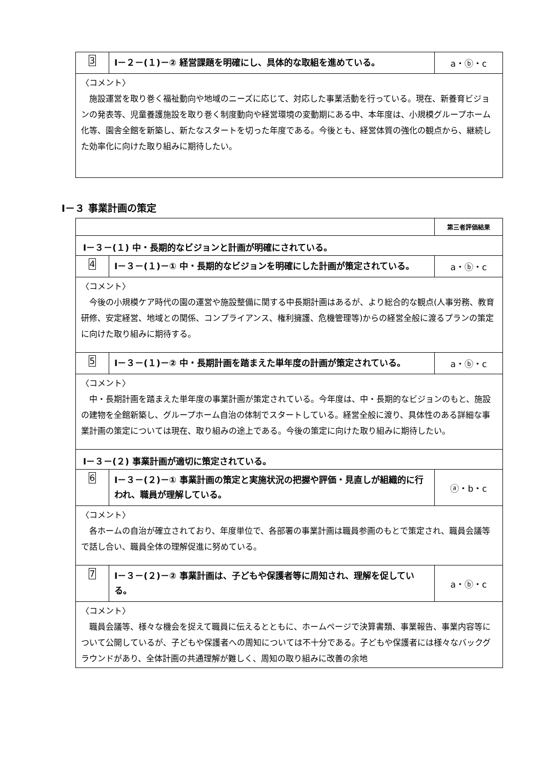| 3 | Ⅰ－２－(１)－② 経営課題を明確にし、具体的な取組を進めている。 | a・ⓑ・c |
| 〈コメント〉 施設運営を取り巻く福祉動向や地域のニーズに応じて、対応した事業活動を行っている。現在、新養育ビジョンの発表等、児童養護施設を取り巻く制度動向や経営環境の変動期にある中、本年度は、小規模グループホーム化等、園舎全館を新築し、新たなスタートを切った年度である。今後とも、経営体質の強化の観点から、継続した効率化に向けた取り組みに期待したい。 | | |
Ⅰ－３ 事業計画の策定
| | | 第三者評価結果 |
| Ⅰ－３－(１) 中・長期的なビジョンと計画が明確にされている。 | | |
| 4 | Ⅰ－３－(１)－① 中・長期的なビジョンを明確にした計画が策定されている。 | a・ⓑ・c |
| 〈コメント〉 今後の小規模ケア時代の園の運営や施設整備に関する中長期計画はあるが、より総合的な観点(人事労務、教育研修、安定経営、地域との関係、コンプライアンス、権利擁護、危機管理等)からの経営全般に渡るプランの策定に向けた取り組みに期待する。 | | |
| 5 | Ⅰ－３－(１)－② 中・長期計画を踏まえた単年度の計画が策定されている。 | a・ⓑ・c |
| 〈コメント〉 中・長期計画を踏まえた単年度の事業計画が策定されている。今年度は、中・長期的なビジョンのもと、施設の建物を全館新築し、グループホーム自治の体制でスタートしている。経営全般に渡り、具体性のある詳細な事業計画の策定については現在、取り組みの途上である。今後の策定に向けた取り組みに期待したい。 | | |
| Ⅰ－３－(２) 事業計画が適切に策定されている。 | | |
| 6 | Ⅰ－３－(２)－① 事業計画の策定と実施状況の把握や評価・見直しが組織的に行われ、職員が理解している。 | ⓐ・b・c |
| 〈コメント〉 各ホームの自治が確立されており、年度単位で、各部署の事業計画は職員参画のもとで策定され、職員会議等で話し合い、職員全体の理解促進に努めている。 | | |
| 7 | Ⅰ－３－(２)－② 事業計画は、子どもや保護者等に周知され、理解を促している。 | a・ⓑ・c |
| 〈コメント〉 職員会議等、様々な機会を捉えて職員に伝えるとともに、ホームページで決算書類、事業報告、事業内容等について公開しているが、子どもや保護者への周知については不十分である。子どもや保護者には様々なバックグラウンドがあり、全体計画の共通理解が難しく、周知の取り組みに改善の余地 | | |